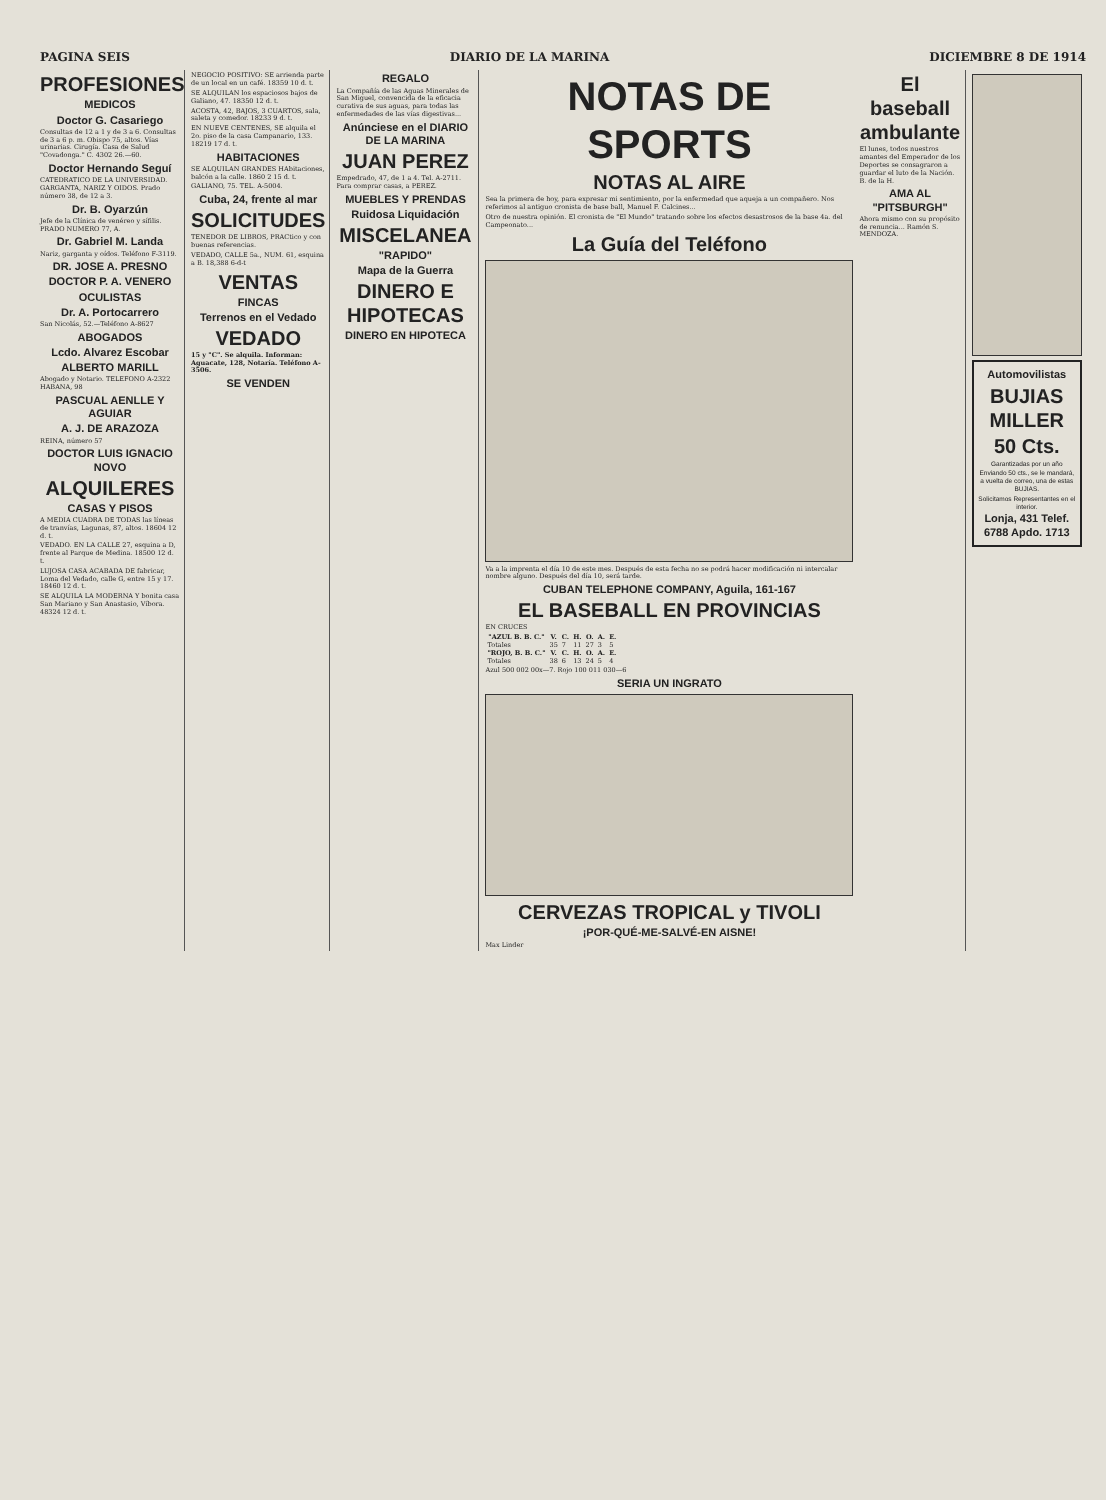PAGINA SEIS DIARIO DE LA MARINA DICIEMBRE 8 DE 1914
PROFESIONES
MEDICOS
Doctor G. Casariego
Consultas de 12 a 1 y de 3 a 6. Consultas de 3 a 6 p. m. Obispo 75, altos. Vías urinarias. Cirugía. Casa de Salud "Covadonga." C. 4302 26.—60.
Doctor Hernando Seguí
CATEDRATICO DE LA UNIVERSIDAD. GARGANTA, NARIZ Y OIDOS. Prado número 38, de 12 a 3.
Dr. B. Oyarzún
Jefe de la Clínica de venéreo y sífilis. PRADO NUMERO 77, A.
Dr. Gabriel M. Landa
Nariz, garganta y oídos. Teléfono F-3119.
DR. JOSE A. PRESNO
DOCTOR P. A. VENERO
OCULISTAS
Dr. A. Portocarrero
San Nicolás, 52.—Teléfono A-8627
ABOGADOS
Lcdo. Alvarez Escobar
ALBERTO MARILL
Abogado y Notario. TELEFONO A-2322 HABANA, 98
PASCUAL AENLLE Y AGUIAR
A. J. DE ARAZOZA
REINA, número 57
DOCTOR LUIS IGNACIO NOVO
ALQUILERES
CASAS Y PISOS
A MEDIA CUADRA DE TODAS las líneas de tranvías, Lagunas, 87, altos. 18604 12 d. t.
VEDADO. EN LA CALLE 27, esquina a D, frente al Parque de Medina. 18500 12 d. t.
LUJOSA CASA ACABADA DE fabricar, Loma del Vedado, calle G, entre 15 y 17. 18460 12 d. t.
SE ALQUILA LA MODERNA Y bonita casa San Mariano y San Anastasio, Víbora. 48324 12 d. t.
NEGOCIO POSITIVO: SE arrienda parte de un local en un café. 18359 10 d. t.
SE ALQUILAN los espaciosos bajos de Galiano, 47. 18350 12 d. t.
ACOSTA, 42, BAJOS, 3 CUARTOS, sala, saleta y comedor. 18233 9 d. t.
EN NUEVE CENTENES, SE alquila el 2o. piso de la casa Campanario, 133. 18219 17 d. t.
HABITACIONES
SE ALQUILAN GRANDES HAbitaciones, balcón a la calle. 1860 2 15 d. t.
GALIANO, 75. TEL. A-5004.
Cuba, 24, frente al mar
SOLICITUDES
TENEDOR DE LIBROS, PRACtico y con buenas referencias.
VEDADO, CALLE 5a., NUM. 61, esquina a B. 18,388 6-d-t
VENTAS
FINCAS
Terrenos en el Vedado
VEDADO
15 y "C". Se alquila. Informan: Aguacate, 128, Notaría. Teléfono A-3506.
SE VENDEN
REGALO
La Compañía de las Aguas Minerales de San Miguel, convencida de la eficacia curativa de sus aguas, para todas las enfermedades de las vías digestivas...
Anúnciese en el DIARIO DE LA MARINA
JUAN PEREZ
Empedrado, 47, de 1 a 4. Tel. A-2711. Para comprar casas, a PEREZ.
MUEBLES Y PRENDAS
Ruidosa Liquidación
MISCELANEA
"RAPIDO"
Mapa de la Guerra
DINERO E HIPOTECAS
DINERO EN HIPOTECA
NOTAS DE SPORTS
NOTAS AL AIRE
Sea la primera de hoy, para expresar mi sentimiento, por la enfermedad que aqueja a un compañero. Nos referimos al antiguo cronista de base ball, Manuel F. Calcines...
Otro de nuestra opinión. El cronista de "El Mundo" tratando sobre los efectos desastrosos de la base 4a. del Campeonato...
La Guía del Teléfono
Va a la imprenta el día 10 de este mes. Después de esta fecha no se podrá hacer modificación ni intercalar nombre alguno. Después del día 10, será tarde.
CUBAN TELEPHONE COMPANY, Aguila, 161-167
EL BASEBALL EN PROVINCIAS
EN CRUCES
| "AZUL B. B. C." | V. | C. | H. | O. | A. | E. |
| --- | --- | --- | --- | --- | --- | --- |
| Totales | 35 | 7 | 11 | 27 | 3 | 5 |
| "ROJO, B. B. C." | V. | C. | H. | O. | A. | E. |
| Totales | 38 | 6 | 13 | 24 | 5 | 4 |
Azul 500 002 00x—7. Rojo 100 011 030—6
SERIA UN INGRATO
CERVEZAS TROPICAL y TIVOLI
¡POR-QUÉ-ME-SALVÉ-EN AISNE!
Max Linder
El baseball ambulante
El lunes, todos nuestros amantes del Emperador de los Deportes se consagraron a guardar el luto de la Nación. B. de la H.
AMA AL "PITSBURGH"
Ahora mismo con su propósito de renuncia... Ramón S. MENDOZA.
Automovilistas
BUJIAS MILLER
50 Cts.
Garantizadas por un año
Enviando 50 cts., se le mandará, a vuelta de correo, una de estas BUJIAS.
Solicitamos Representantes en el interior.
Lonja, 431 Telef. 6788 Apdo. 1713